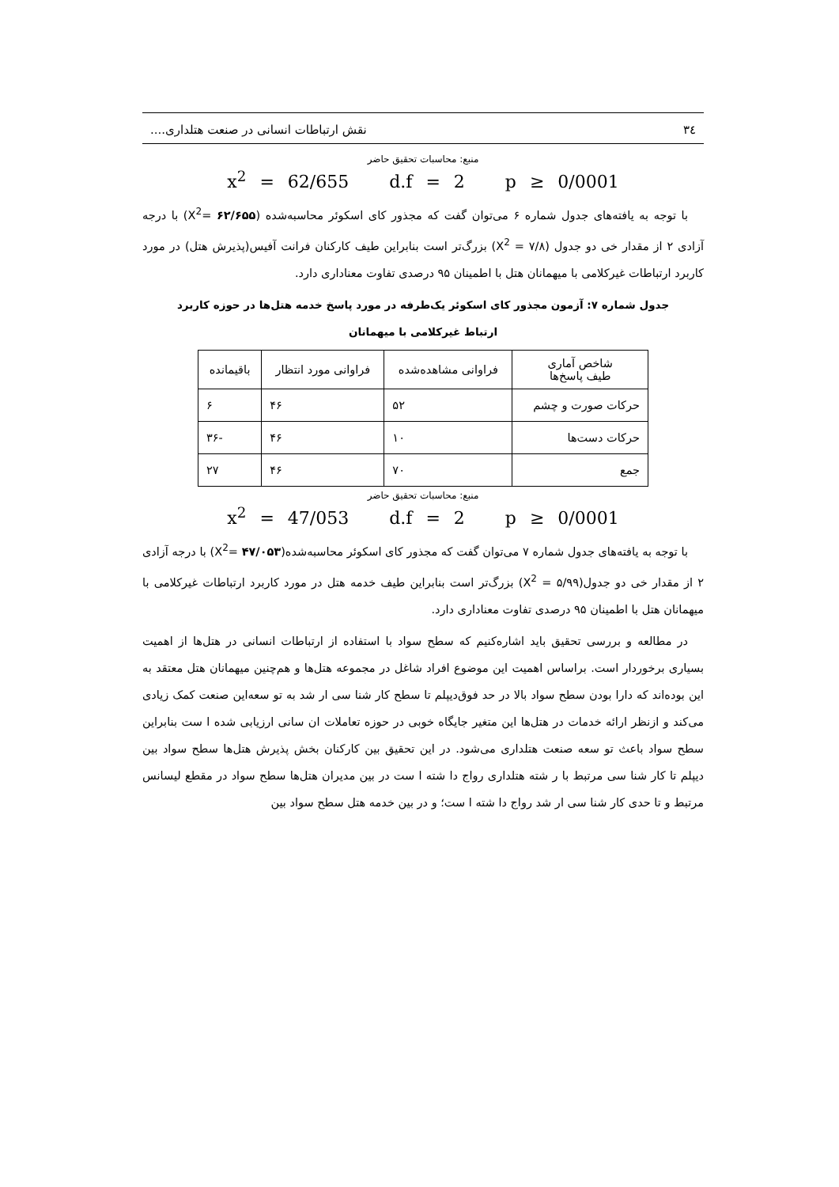٣٤ نقش ارتباطات انسانی در صنعت هتلداری....
منبع: محاسبات تحقیق حاضر
x<sup>2</sup> = 62/655 d.f = 2 p ≥ 0/0001
با توجه به یافته‌های جدول شماره ۶ می‌توان گفت که مجذور کای اسکوئر محاسبه‌شده (۶۲/۶۵۵ =X<sup>2</sup>) با درجه آزادی ۲ از مقدار خی دو جدول (۷/۸ = X<sup>2</sup>) بزرگ‌تر است بنابراین طیف کارکنان فرانت آفیس(پذیرش هتل) در مورد کاربرد ارتباطات غیرکلامی با میهمانان هتل با اطمینان ۹۵ درصدی تفاوت معناداری دارد.
جدول شماره ۷: آزمون مجذور کای اسکوئر یک‌طرفه در مورد پاسخ خدمه هتل‌ها در حوزه کاربرد
ارتباط غیرکلامی با میهمانان
| شاخص آماری طیف پاسخ‌ها | فراوانی مشاهده‌شده | فراوانی مورد انتظار | باقیمانده |
| --- | --- | --- | --- |
| حرکات صورت و چشم | ۵۲ | ۴۶ | ۶ |
| حرکات دست‌ها | ۱۰ | ۴۶ | -۳۶ |
| جمع | ۷۰ | ۴۶ | ۲۷ |
منبع: محاسبات تحقیق حاضر
x<sup>2</sup> = 47/053 d.f = 2 p ≥ 0/0001
با توجه به یافته‌های جدول شماره ۷ می‌توان گفت که مجذور کای اسکوئر محاسبه‌شده(۴۷/۰۵۳ =X<sup>2</sup>) با درجه آزادی ۲ از مقدار خی دو جدول(۵/۹۹ = X<sup>2</sup>) بزرگ‌تر است بنابراین طیف خدمه هتل در مورد کاربرد ارتباطات غیرکلامی با میهمانان هتل با اطمینان ۹۵ درصدی تفاوت معناداری دارد.
در مطالعه و بررسی تحقیق باید اشاره‌کنیم که سطح سواد با استفاده از ارتباطات انسانی در هتل‌ها از اهمیت بسیاری برخوردار است. براساس اهمیت این موضوع افراد شاغل در مجموعه هتل‌ها و هم‌چنین میهمانان هتل معتقد به این بوده‌اند که دارا بودن سطح سواد بالا در حد فوق‌دیپلم تا سطح کار شنا سی ار شد به تو سعه‌این صنعت کمک زیادی می‌کند و ازنظر ارائه خدمات در هتل‌ها این متغیر جایگاه خوبی در حوزه تعاملات ان سانی ارزیابی شده ا ست بنابراین سطح سواد باعث تو سعه صنعت هتلداری می‌شود. در این تحقیق بین کارکنان بخش پذیرش هتل‌ها سطح سواد بین دیپلم تا کار شنا سی مرتبط با ر شته هتلداری رواج دا شته ا ست در بین مدیران هتل‌ها سطح سواد در مقطع لیسانس مرتبط و تا حدی کار شنا سی ار شد رواج دا شته ا ست؛ و در بین خدمه هتل سطح سواد بین